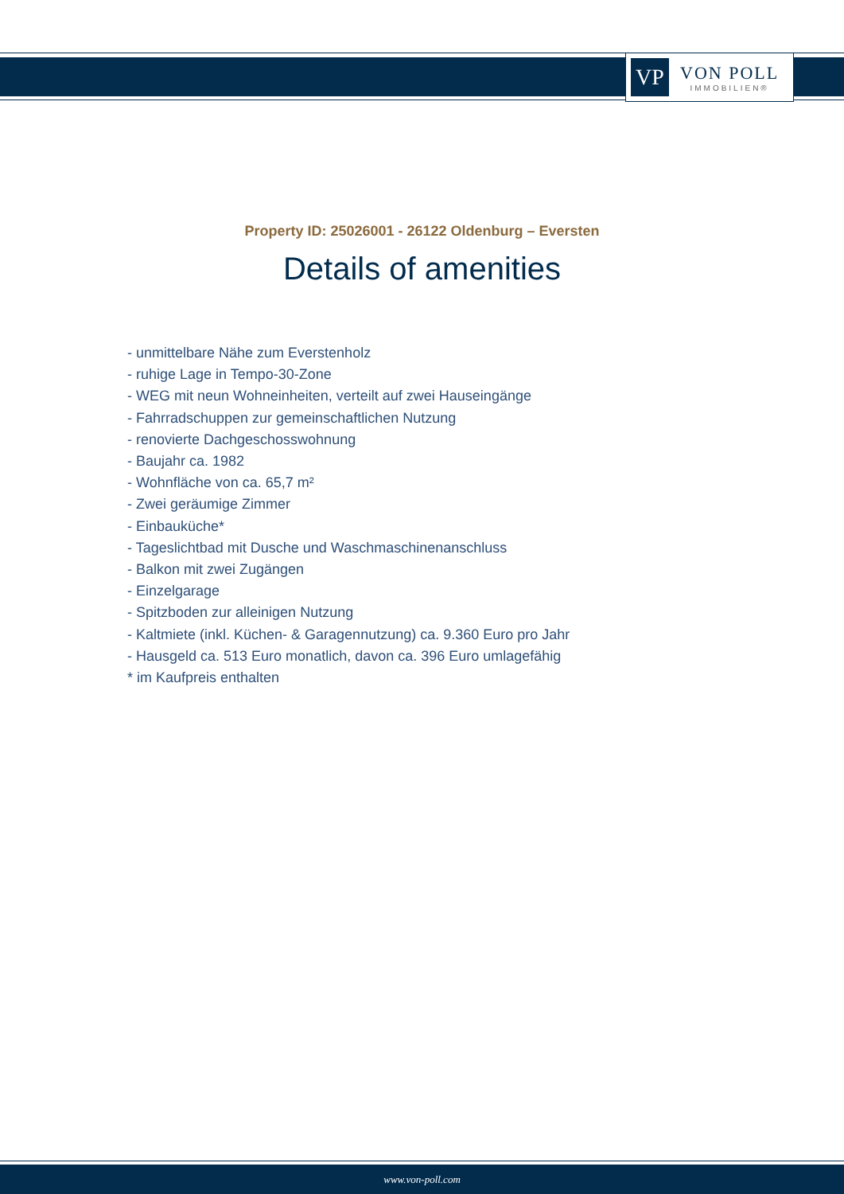VP
VON POLL
IMMOBILIEN®
Property ID: 25026001 - 26122 Oldenburg – Eversten
Details of amenities
- unmittelbare Nähe zum Everstenholz
- ruhige Lage in Tempo-30-Zone
- WEG mit neun Wohneinheiten, verteilt auf zwei Hauseingänge
- Fahrradschuppen zur gemeinschaftlichen Nutzung
- renovierte Dachgeschosswohnung
- Baujahr ca. 1982
- Wohnfläche von ca. 65,7 m²
- Zwei geräumige Zimmer
- Einbauküche*
- Tageslichtbad mit Dusche und Waschmaschinenanschluss
- Balkon mit zwei Zugängen
- Einzelgarage
- Spitzboden zur alleinigen Nutzung
- Kaltmiete (inkl. Küchen- & Garagennutzung) ca. 9.360 Euro pro Jahr
- Hausgeld ca. 513 Euro monatlich, davon ca. 396 Euro umlagefähig
* im Kaufpreis enthalten
www.von-poll.com